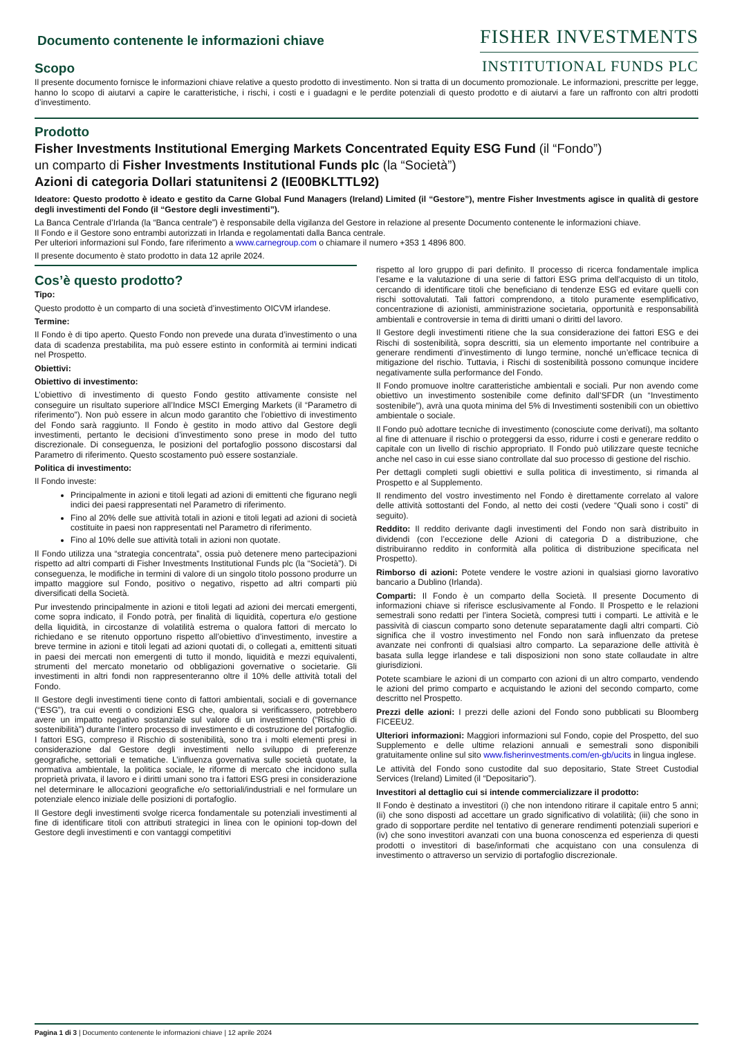Documento contenente le informazioni chiave
FISHER INVESTMENTS
INSTITUTIONAL FUNDS PLC
Scopo
Il presente documento fornisce le informazioni chiave relative a questo prodotto di investimento. Non si tratta di un documento promozionale. Le informazioni, prescritte per legge, hanno lo scopo di aiutarvi a capire le caratteristiche, i rischi, i costi e i guadagni e le perdite potenziali di questo prodotto e di aiutarvi a fare un raffronto con altri prodotti d’investimento.
Prodotto
Fisher Investments Institutional Emerging Markets Concentrated Equity ESG Fund (il “Fondo”)
un comparto di Fisher Investments Institutional Funds plc (la “Società”)
Azioni di categoria Dollari statunitensi 2 (IE00BKLTTL92)
Ideatore: Questo prodotto è ideato e gestito da Carne Global Fund Managers (Ireland) Limited (il “Gestore”), mentre Fisher Investments agisce in qualità di gestore degli investimenti del Fondo (il “Gestore degli investimenti”).
La Banca Centrale d’Irlanda (la “Banca centrale”) è responsabile della vigilanza del Gestore in relazione al presente Documento contenente le informazioni chiave.
Il Fondo e il Gestore sono entrambi autorizzati in Irlanda e regolamentati dalla Banca centrale.
Per ulteriori informazioni sul Fondo, fare riferimento a www.carnegroup.com o chiamare il numero +353 1 4896 800.
Il presente documento è stato prodotto in data 12 aprile 2024.
Cos’è questo prodotto?
Tipo:
Questo prodotto è un comparto di una società d’investimento OICVM irlandese.
Termine:
Il Fondo è di tipo aperto. Questo Fondo non prevede una durata d’investimento o una data di scadenza prestabilita, ma può essere estinto in conformità ai termini indicati nel Prospetto.
Obiettivi:
Obiettivo di investimento:
L’obiettivo di investimento di questo Fondo gestito attivamente consiste nel conseguire un risultato superiore all’Indice MSCI Emerging Markets (il “Parametro di riferimento”). Non può essere in alcun modo garantito che l’obiettivo di investimento del Fondo sarà raggiunto. Il Fondo è gestito in modo attivo dal Gestore degli investimenti, pertanto le decisioni d’investimento sono prese in modo del tutto discrezionale. Di conseguenza, le posizioni del portafoglio possono discostarsi dal Parametro di riferimento. Questo scostamento può essere sostanziale.
Politica di investimento:
Il Fondo investe:
Principalmente in azioni e titoli legati ad azioni di emittenti che figurano negli indici dei paesi rappresentati nel Parametro di riferimento.
Fino al 20% delle sue attività totali in azioni e titoli legati ad azioni di società costituite in paesi non rappresentati nel Parametro di riferimento.
Fino al 10% delle sue attività totali in azioni non quotate.
Il Fondo utilizza una “strategia concentrata”, ossia può detenere meno partecipazioni rispetto ad altri comparti di Fisher Investments Institutional Funds plc (la “Società”). Di conseguenza, le modifiche in termini di valore di un singolo titolo possono produrre un impatto maggiore sul Fondo, positivo o negativo, rispetto ad altri comparti più diversificati della Società.
Pur investendo principalmente in azioni e titoli legati ad azioni dei mercati emergenti, come sopra indicato, il Fondo potrà, per finalità di liquidità, copertura e/o gestione della liquidità, in circostanze di volatilità estrema o qualora fattori di mercato lo richiedano e se ritenuto opportuno rispetto all’obiettivo d’investimento, investire a breve termine in azioni e titoli legati ad azioni quotati di, o collegati a, emittenti situati in paesi dei mercati non emergenti di tutto il mondo, liquidità e mezzi equivalenti, strumenti del mercato monetario od obbligazioni governative o societarie. Gli investimenti in altri fondi non rappresenteranno oltre il 10% delle attività totali del Fondo.
Il Gestore degli investimenti tiene conto di fattori ambientali, sociali e di governance (“ESG”), tra cui eventi o condizioni ESG che, qualora si verificassero, potrebbero avere un impatto negativo sostanziale sul valore di un investimento (“Rischio di sostenibilità”) durante l’intero processo di investimento e di costruzione del portafoglio. I fattori ESG, compreso il Rischio di sostenibilità, sono tra i molti elementi presi in considerazione dal Gestore degli investimenti nello sviluppo di preferenze geografiche, settoriali e tematiche. L’influenza governativa sulle società quotate, la normativa ambientale, la politica sociale, le riforme di mercato che incidono sulla proprietà privata, il lavoro e i diritti umani sono tra i fattori ESG presi in considerazione nel determinare le allocazioni geografiche e/o settoriali/industriali e nel formulare un potenziale elenco iniziale delle posizioni di portafoglio.
Il Gestore degli investimenti svolge ricerca fondamentale su potenziali investimenti al fine di identificare titoli con attributi strategici in linea con le opinioni top-down del Gestore degli investimenti e con vantaggi competitivi
rispetto al loro gruppo di pari definito. Il processo di ricerca fondamentale implica l’esame e la valutazione di una serie di fattori ESG prima dell'acquisto di un titolo, cercando di identificare titoli che beneficiano di tendenze ESG ed evitare quelli con rischi sottovalutati. Tali fattori comprendono, a titolo puramente esemplificativo, concentrazione di azionisti, amministrazione societaria, opportunità e responsabilità ambientali e controversie in tema di diritti umani o diritti del lavoro.
Il Gestore degli investimenti ritiene che la sua considerazione dei fattori ESG e dei Rischi di sostenibilità, sopra descritti, sia un elemento importante nel contribuire a generare rendimenti d’investimento di lungo termine, nonché un’efficace tecnica di mitigazione del rischio. Tuttavia, i Rischi di sostenibilità possono comunque incidere negativamente sulla performance del Fondo.
Il Fondo promuove inoltre caratteristiche ambientali e sociali. Pur non avendo come obiettivo un investimento sostenibile come definito dall’SFDR (un “Investimento sostenibile”), avrà una quota minima del 5% di Investimenti sostenibili con un obiettivo ambientale o sociale.
Il Fondo può adottare tecniche di investimento (conosciute come derivati), ma soltanto al fine di attenuare il rischio o proteggersi da esso, ridurre i costi e generare reddito o capitale con un livello di rischio appropriato. Il Fondo può utilizzare queste tecniche anche nel caso in cui esse siano controllate dal suo processo di gestione del rischio.
Per dettagli completi sugli obiettivi e sulla politica di investimento, si rimanda al Prospetto e al Supplemento.
Il rendimento del vostro investimento nel Fondo è direttamente correlato al valore delle attività sottostanti del Fondo, al netto dei costi (vedere “Quali sono i costi” di seguito).
Reddito: Il reddito derivante dagli investimenti del Fondo non sarà distribuito in dividendi (con l’eccezione delle Azioni di categoria D a distribuzione, che distribuiranno reddito in conformità alla politica di distribuzione specificata nel Prospetto).
Rimborso di azioni: Potete vendere le vostre azioni in qualsiasi giorno lavorativo bancario a Dublino (Irlanda).
Comparti: Il Fondo è un comparto della Società. Il presente Documento di informazioni chiave si riferisce esclusivamente al Fondo. Il Prospetto e le relazioni semestrali sono redatti per l’intera Società, compresi tutti i comparti. Le attività e le passività di ciascun comparto sono detenute separatamente dagli altri comparti. Ciò significa che il vostro investimento nel Fondo non sarà influenzato da pretese avanzate nei confronti di qualsiasi altro comparto. La separazione delle attività è basata sulla legge irlandese e tali disposizioni non sono state collaudate in altre giurisdizioni.
Potete scambiare le azioni di un comparto con azioni di un altro comparto, vendendo le azioni del primo comparto e acquistando le azioni del secondo comparto, come descritto nel Prospetto.
Prezzi delle azioni: I prezzi delle azioni del Fondo sono pubblicati su Bloomberg FICEEU2.
Ulteriori informazioni: Maggiori informazioni sul Fondo, copie del Prospetto, del suo Supplemento e delle ultime relazioni annuali e semestrali sono disponibili gratuitamente online sul sito www.fisherinvestments.com/en-gb/ucits in lingua inglese.
Le attività del Fondo sono custodite dal suo depositario, State Street Custodial Services (Ireland) Limited (il “Depositario”).
Investitori al dettaglio cui si intende commercializzare il prodotto:
Il Fondo è destinato a investitori (i) che non intendono ritirare il capitale entro 5 anni; (ii) che sono disposti ad accettare un grado significativo di volatilità; (iii) che sono in grado di sopportare perdite nel tentativo di generare rendimenti potenziali superiori e (iv) che sono investitori avanzati con una buona conoscenza ed esperienza di questi prodotti o investitori di base/informati che acquistano con una consulenza di investimento o attraverso un servizio di portafoglio discrezionale.
Pagina 1 di 3 | Documento contenente le informazioni chiave | 12 aprile 2024